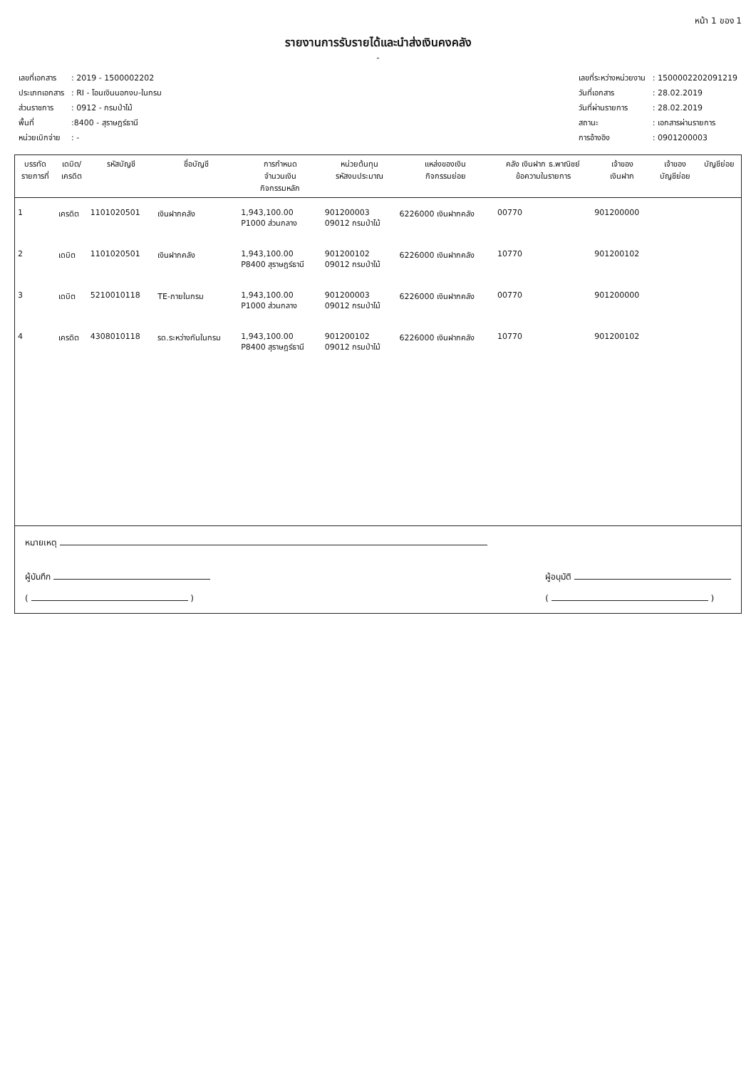หน้า 1 ของ 1
รายงานการรับรายได้และนำส่งเงินคงคลัง
-
| เลขที่เอกสาร | : 2019 - 1500002202 |
| ประเภทเอกสาร | : RI - โอนเงินนอกงบ-ในกรม |
| ส่วนราชการ | : 0912 - กรมป่าไม้ |
| พื้นที่ | :8400 - สุราษฎร์ธานี |
| หน่วยเบิกจ่าย | : - |
| เลขที่ระหว่างหน่วยงาน | : 1500002202091219 |
| วันที่เอกสาร | : 28.02.2019 |
| วันที่ผ่านรายการ | : 28.02.2019 |
| สถานะ | : เอกสารผ่านรายการ |
| การอ้างอิง | : 0901200003 |
| บรรทัด รายการที่ | เดบิต/ เครดิต | รหัสบัญชี | ชื่อบัญชี | การกำหนด จำนวนเงิน กิจกรรมหลัก | หน่วยต้นทุน รหัสงบประมาณ | แหล่งของเงิน กิจกรรมย่อย | คลัง เงินฝาก ธ.พาณิชย์ ข้อความในรายการ | เจ้าของ เงินฝาก | เจ้าของ บัญชีย่อย | บัญชีย่อย |
| --- | --- | --- | --- | --- | --- | --- | --- | --- | --- | --- |
| 1 | เครดิต | 1101020501 | เงินฝากคลัง | 1,943,100.00 P1000 ส่วนกลาง | 901200003 09012 กรมป่าไม้ | 6226000 เงินฝากคลัง | 00770 | 901200000 | | |
| 2 | เดบิต | 1101020501 | เงินฝากคลัง | 1,943,100.00 P8400 สุราษฎร์ธานี | 901200102 09012 กรมป่าไม้ | 6226000 เงินฝากคลัง | 10770 | 901200102 | | |
| 3 | เดบิต | 5210010118 | TE-ภายในกรม | 1,943,100.00 P1000 ส่วนกลาง | 901200003 09012 กรมป่าไม้ | 6226000 เงินฝากคลัง | 00770 | 901200000 | | |
| 4 | เครดิต | 4308010118 | รด.ระหว่างกันในกรม | 1,943,100.00 P8400 สุราษฎร์ธานี | 901200102 09012 กรมป่าไม้ | 6226000 เงินฝากคลัง | 10770 | 901200102 | | |
หมายเหตุ
ผู้บันทึก
( )
ผู้อนุมัติ
( )